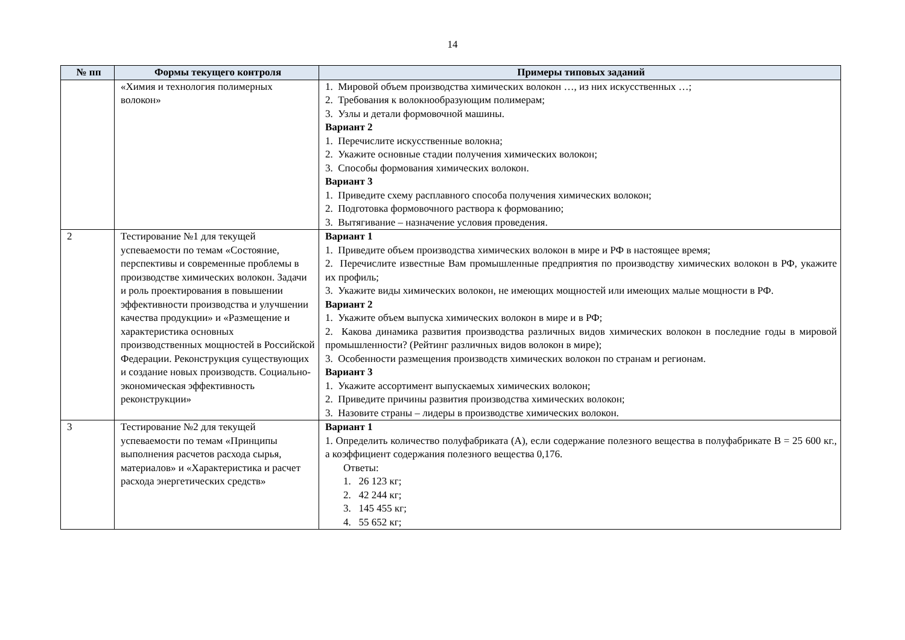14
| № пп | Формы текущего контроля | Примеры типовых заданий |
| --- | --- | --- |
| | «Химия и технология полимерных волокон» | 1. Мировой объем производства химических волокон …, из них искусственных …; 2. Требования к волокнообразующим полимерам; 3. Узлы и детали формовочной машины. Вариант 2 1. Перечислите искусственные волокна; 2. Укажите основные стадии получения химических волокон; 3. Способы формования химических волокон. Вариант 3 1. Приведите схему расплавного способа получения химических волокон; 2. Подготовка формовочного раствора к формованию; 3. Вытягивание – назначение условия проведения. |
| 2 | Тестирование №1 для текущей успеваемости по темам «Состояние, перспективы и современные проблемы в производстве химических волокон. Задачи и роль проектирования в повышении эффективности производства и улучшении качества продукции» и «Размещение и характеристика основных производственных мощностей в Российской Федерации. Реконструкция существующих и создание новых производств. Социально-экономическая эффективность реконструкции» | Вариант 1 1. Приведите объем производства химических волокон в мире и РФ в настоящее время; 2. Перечислите известные Вам промышленные предприятия по производству химических волокон в РФ, укажите их профиль; 3. Укажите виды химических волокон, не имеющих мощностей или имеющих малые мощности в РФ. Вариант 2 1. Укажите объем выпуска химических волокон в мире и в РФ; 2. Какова динамика развития производства различных видов химических волокон в последние годы в мировой промышленности? (Рейтинг различных видов волокон в мире); 3. Особенности размещения производств химических волокон по странам и регионам. Вариант 3 1. Укажите ассортимент выпускаемых химических волокон; 2. Приведите причины развития производства химических волокон; 3. Назовите страны – лидеры в производстве химических волокон. |
| 3 | Тестирование №2 для текущей успеваемости по темам «Принципы выполнения расчетов расхода сырья, материалов» и «Характеристика и расчет расхода энергетических средств» | Вариант 1 1. Определить количество полуфабриката (А), если содержание полезного вещества в полуфабрикате В = 25 600 кг., а коэффициент содержания полезного вещества 0,176. Ответы: 1. 26 123 кг; 2. 42 244 кг; 3. 145 455 кг; 4. 55 652 кг; |